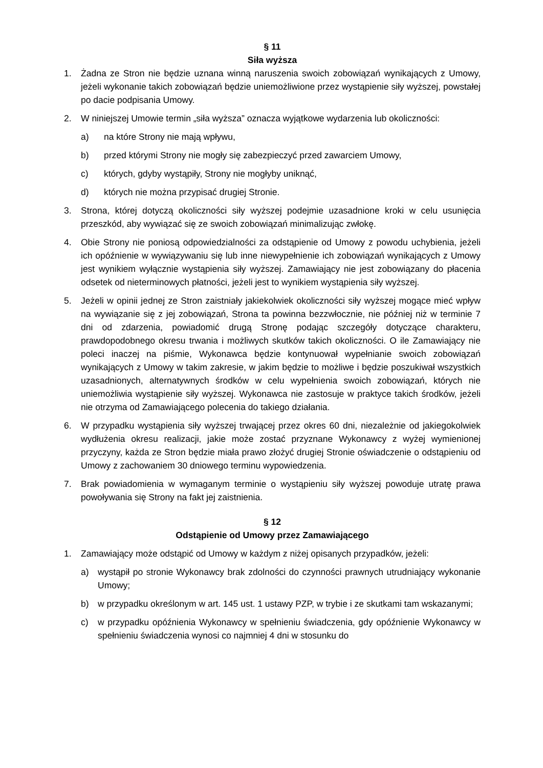§ 11
Siła wyższa
1. Żadna ze Stron nie będzie uznana winną naruszenia swoich zobowiązań wynikających z Umowy, jeżeli wykonanie takich zobowiązań będzie uniemożliwione przez wystąpienie siły wyższej, powstałej po dacie podpisania Umowy.
2. W niniejszej Umowie termin „siła wyższa” oznacza wyjątkowe wydarzenia lub okoliczności:
a) na które Strony nie mają wpływu,
b) przed którymi Strony nie mogły się zabezpieczyć przed zawarciem Umowy,
c) których, gdyby wystąpiły, Strony nie mogłyby uniknąć,
d) których nie można przypisać drugiej Stronie.
3. Strona, której dotyczą okoliczności siły wyższej podejmie uzasadnione kroki w celu usunięcia przeszkód, aby wywiązać się ze swoich zobowiązań minimalizując zwłokę.
4. Obie Strony nie poniosą odpowiedzialności za odstąpienie od Umowy z powodu uchybienia, jeżeli ich opóźnienie w wywiązywaniu się lub inne niewypełnienie ich zobowiązań wynikających z Umowy jest wynikiem wyłącznie wystąpienia siły wyższej. Zamawiający nie jest zobowiązany do płacenia odsetek od nieterminowych płatności, jeżeli jest to wynikiem wystąpienia siły wyższej.
5. Jeżeli w opinii jednej ze Stron zaistniały jakiekolwiek okoliczności siły wyższej mogące mieć wpływ na wywiązanie się z jej zobowiązań, Strona ta powinna bezzwłocznie, nie później niż w terminie 7 dni od zdarzenia, powiadomić drugą Stronę podając szczegóły dotyczące charakteru, prawdopodobnego okresu trwania i możliwych skutków takich okoliczności. O ile Zamawiający nie poleci inaczej na piśmie, Wykonawca będzie kontynuował wypełnianie swoich zobowiązań wynikających z Umowy w takim zakresie, w jakim będzie to możliwe i będzie poszukiwał wszystkich uzasadnionych, alternatywnych środków w celu wypełnienia swoich zobowiązań, których nie uniemożliwia wystąpienie siły wyższej. Wykonawca nie zastosuje w praktyce takich środków, jeżeli nie otrzyma od Zamawiającego polecenia do takiego działania.
6. W przypadku wystąpienia siły wyższej trwającej przez okres 60 dni, niezależnie od jakiegokolwiek wydłużenia okresu realizacji, jakie może zostać przyznane Wykonawcy z wyżej wymienionej przyczyny, każda ze Stron będzie miała prawo złożyć drugiej Stronie oświadczenie o odstąpieniu od Umowy z zachowaniem 30 dniowego terminu wypowiedzenia.
7. Brak powiadomienia w wymaganym terminie o wystąpieniu siły wyższej powoduje utratę prawa powoływania się Strony na fakt jej zaistnienia.
§ 12
Odstąpienie od Umowy przez Zamawiającego
1. Zamawiający może odstąpić od Umowy w każdym z niżej opisanych przypadków, jeżeli:
a) wystąpił po stronie Wykonawcy brak zdolności do czynności prawnych utrudniający wykonanie Umowy;
b) w przypadku określonym w art. 145 ust. 1 ustawy PZP, w trybie i ze skutkami tam wskazanymi;
c) w przypadku opóźnienia Wykonawcy w spełnieniu świadczenia, gdy opóźnienie Wykonawcy w spełnieniu świadczenia wynosi co najmniej 4 dni w stosunku do